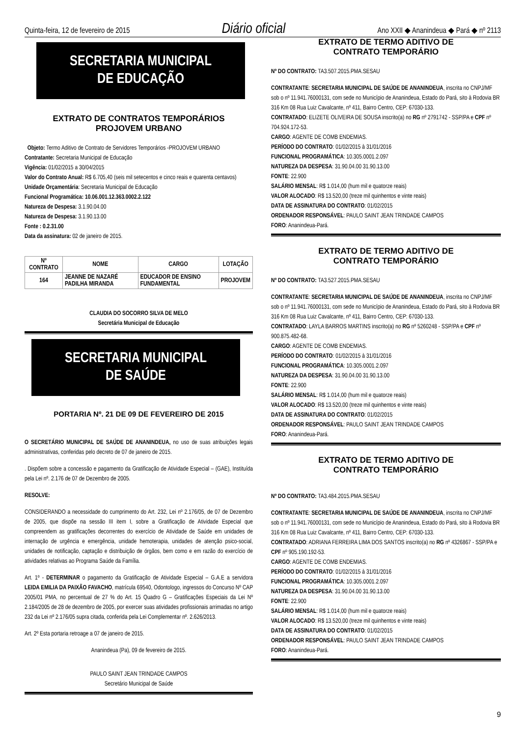Quinta-feira, 12 de fevereiro de 2015 Diário oficial Ano XXII ◆ Ananindeua ◆ Pará ◆ nº 2113
SECRETARIA MUNICIPAL
DE EDUCAÇÃO
EXTRATO DE CONTRATOS TEMPORÁRIOS
PROJOVEM URBANO
Objeto: Termo Aditivo de Contrato de Servidores Temporários -PROJOVEM URBANO
Contratante: Secretaria Municipal de Educação
Vigência: 01/02/2015 a 30/04/2015
Valor do Contrato Anual: R$ 6.705,40 (seis mil setecentos e cinco reais e quarenta centavos)
Unidade Orçamentária: Secretaria Municipal de Educação
Funcional Programática: 10.06.001.12.363.0002.2.122
Natureza de Despesa: 3.1.90.04.00
Natureza de Despesa: 3.1.90.13.00
Fonte : 0.2.31.00
Data da assinatura: 02 de janeiro de 2015.
| Nº CONTRATO | NOME | CARGO | LOTAÇÃO |
| --- | --- | --- | --- |
| 164 | JEANNE DE NAZARÉ PADILHA MIRANDA | EDUCADOR DE ENSINO FUNDAMENTAL | PROJOVEM |
CLAUDIA DO SOCORRO SILVA DE MELO
Secretária Municipal de Educação
SECRETARIA MUNICIPAL
DE SAÚDE
PORTARIA Nº. 21 DE 09 DE FEVEREIRO DE 2015
O SECRETÁRIO MUNICIPAL DE SAÚDE DE ANANINDEUA, no uso de suas atribuições legais administrativas, conferidas pelo decreto de 07 de janeiro de 2015.
. Dispõem sobre a concessão e pagamento da Gratificação de Atividade Especial – (GAE), Instituída pela Lei nº. 2.176 de 07 de Dezembro de 2005.
RESOLVE:
CONSIDERANDO a necessidade do cumprimento do Art. 232, Lei nº 2.176/05, de 07 de Dezembro de 2005, que dispõe na sessão III item I, sobre a Gratificação de Atividade Especial que compreendem as gratificações decorrentes do exercício de Atividade de Saúde em unidades de internação de urgência e emergência, unidade hemoterapia, unidades de atenção psico-social, unidades de notificação, captação e distribuição de órgãos, bem como e em razão do exercício de atividades relativas ao Programa Saúde da Família.
Art. 1º - DETERMINAR o pagamento da Gratificação de Atividade Especial – G.A.E a servidora LEIDA EMILIA DA PAIXÃO FAVACHO, matrícula 69540, Odontologo, ingressos do Concurso Nº CAP 2005/01 PMA, no percentual de 27 % do Art. 15 Quadro G – Gratificações Especiais da Lei Nº 2.184/2005 de 28 de dezembro de 2005, por exercer suas atividades profissionais arrimadas no artigo 232 da Lei nº 2.176/05 supra citada, conferida pela Lei Complementar nº. 2.626/2013.
Art. 2º Esta portaria retroage a 07 de janeiro de 2015.
Ananindeua (Pa), 09 de fevereiro de 2015.
PAULO SAINT JEAN TRINDADE CAMPOS
Secretário Municipal de Saúde
EXTRATO DE TERMO ADITIVO DE
CONTRATO TEMPORÁRIO
Nº DO CONTRATO: TA3.507.2015.PMA.SESAU
CONTRATANTE: SECRETARIA MUNICIPAL DE SAÚDE DE ANANINDEUA, inscrita no CNPJ/MF sob o nº 11.941.76000131, com sede no Município de Ananindeua, Estado do Pará, sito à Rodovia BR 316 Km 08 Rua Luiz Cavalcante, nº 411, Bairro Centro, CEP: 67030-133.
CONTRATADO: ELIZETE OLIVEIRA DE SOUSA inscrito(a) no RG nº 2791742 - SSP/PA e CPF nº 704.924.172-53.
CARGO: AGENTE DE COMB ENDEMIAS.
PERÍODO DO CONTRATO: 01/02/2015 à 31/01/2016
FUNCIONAL PROGRAMÁTICA: 10.305.0001.2.097
NATUREZA DA DESPESA: 31.90.04.00 31.90.13.00
FONTE: 22.900
SALÁRIO MENSAL: R$ 1.014,00 (hum mil e quatorze reais)
VALOR ALOCADO: R$ 13.520,00 (treze mil quinhentos e vinte reais)
DATA DE ASSINATURA DO CONTRATO: 01/02/2015
ORDENADOR RESPONSÁVEL: PAULO SAINT JEAN TRINDADE CAMPOS
FORO: Ananindeua-Pará.
EXTRATO DE TERMO ADITIVO DE
CONTRATO TEMPORÁRIO
Nº DO CONTRATO: TA3.527.2015.PMA.SESAU
CONTRATANTE: SECRETARIA MUNICIPAL DE SAÚDE DE ANANINDEUA, inscrita no CNPJ/MF sob o nº 11.941.76000131, com sede no Município de Ananindeua, Estado do Pará, sito à Rodovia BR 316 Km 08 Rua Luiz Cavalcante, nº 411, Bairro Centro, CEP: 67030-133.
CONTRATADO: LAYLA BARROS MARTINS inscrito(a) no RG nº 5260248 - SSP/PA e CPF nº 900.875.482-68.
CARGO: AGENTE DE COMB ENDEMIAS.
PERÍODO DO CONTRATO: 01/02/2015 à 31/01/2016
FUNCIONAL PROGRAMÁTICA: 10.305.0001.2.097
NATUREZA DA DESPESA: 31.90.04.00 31.90.13.00
FONTE: 22.900
SALÁRIO MENSAL: R$ 1.014,00 (hum mil e quatorze reais)
VALOR ALOCADO: R$ 13.520,00 (treze mil quinhentos e vinte reais)
DATA DE ASSINATURA DO CONTRATO: 01/02/2015
ORDENADOR RESPONSÁVEL: PAULO SAINT JEAN TRINDADE CAMPOS
FORO: Ananindeua-Pará.
EXTRATO DE TERMO ADITIVO DE
CONTRATO TEMPORÁRIO
Nº DO CONTRATO: TA3.484.2015.PMA.SESAU
CONTRATANTE: SECRETARIA MUNICIPAL DE SAÚDE DE ANANINDEUA, inscrita no CNPJ/MF sob o nº 11.941.76000131, com sede no Município de Ananindeua, Estado do Pará, sito à Rodovia BR 316 Km 08 Rua Luiz Cavalcante, nº 411, Bairro Centro, CEP: 67030-133.
CONTRATADO: ADRIANA FERREIRA LIMA DOS SANTOS inscrito(a) no RG nº 4326867 - SSP/PA e CPF nº 905.190.192-53.
CARGO: AGENTE DE COMB ENDEMIAS.
PERÍODO DO CONTRATO: 01/02/2015 à 31/01/2016
FUNCIONAL PROGRAMÁTICA: 10.305.0001.2.097
NATUREZA DA DESPESA: 31.90.04.00 31.90.13.00
FONTE: 22.900
SALÁRIO MENSAL: R$ 1.014,00 (hum mil e quatorze reais)
VALOR ALOCADO: R$ 13.520,00 (treze mil quinhentos e vinte reais)
DATA DE ASSINATURA DO CONTRATO: 01/02/2015
ORDENADOR RESPONSÁVEL: PAULO SAINT JEAN TRINDADE CAMPOS
FORO: Ananindeua-Pará.
9